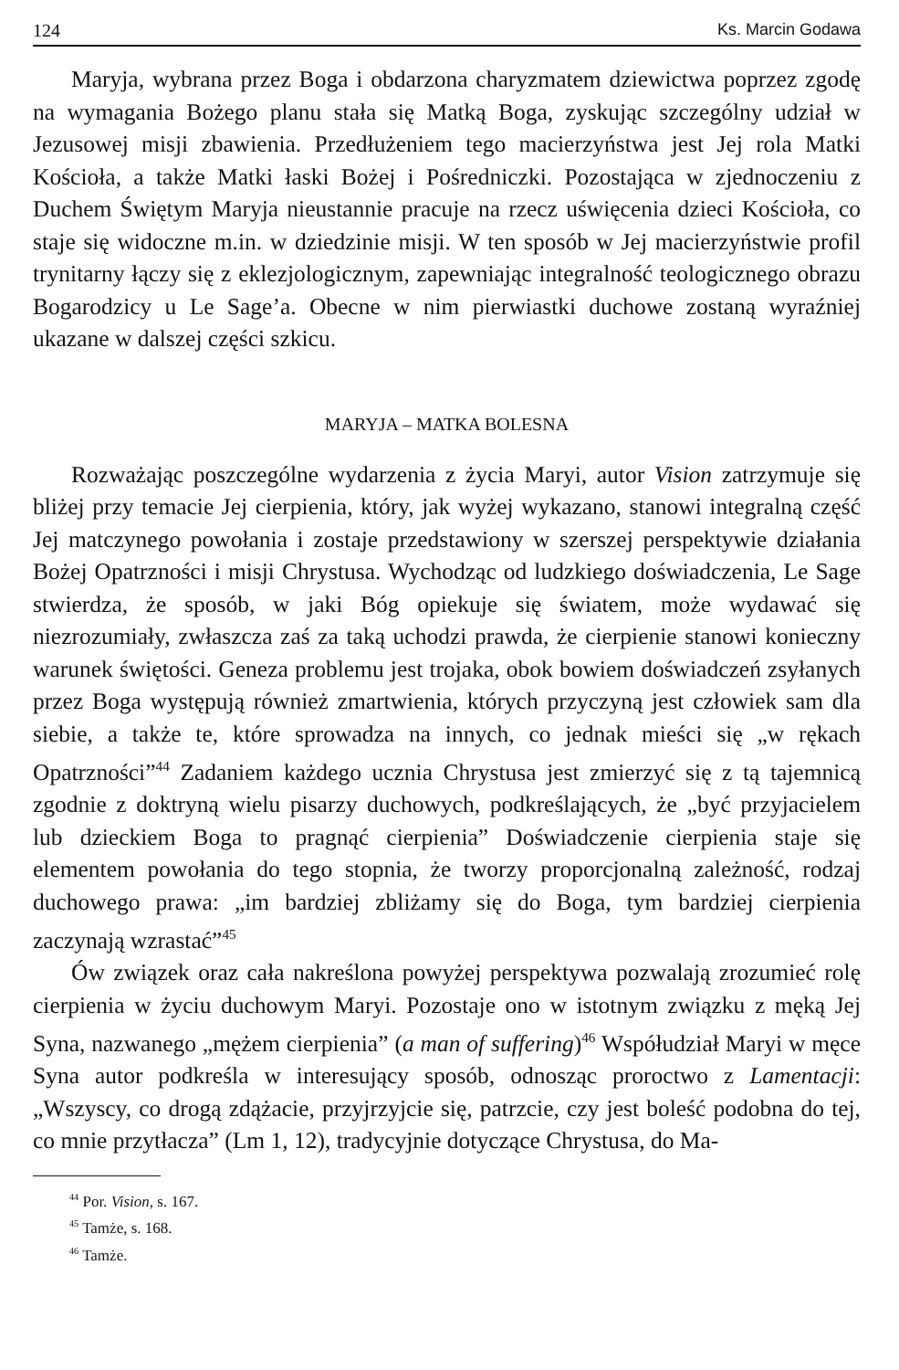124 Ks. Marcin Godawa
Maryja, wybrana przez Boga i obdarzona charyzmatem dziewictwa poprzez zgodę na wymagania Bożego planu stała się Matką Boga, zyskując szczególny udział w Jezusowej misji zbawienia. Przedłużeniem tego macierzyństwa jest Jej rola Matki Kościoła, a także Matki łaski Bożej i Pośredniczki. Pozostająca w zjednoczeniu z Duchem Świętym Maryja nieustannie pracuje na rzecz uświęcenia dzieci Kościoła, co staje się widoczne m.in. w dziedzinie misji. W ten sposób w Jej macierzyństwie profil trynitarny łączy się z eklezjologicznym, zapewniając integralność teologicznego obrazu Bogarodzicy u Le Sage’a. Obecne w nim pierwiastki duchowe zostaną wyraźniej ukazane w dalszej części szkicu.
MARYJA – MATKA BOLESNA
Rozważając poszczególne wydarzenia z życia Maryi, autor Vision zatrzymuje się bliżej przy temacie Jej cierpienia, który, jak wyżej wykazano, stanowi integralną część Jej matczynego powołania i zostaje przedstawiony w szerszej perspektywie działania Bożej Opatrzności i misji Chrystusa. Wychodząc od ludzkiego doświadczenia, Le Sage stwierdza, że sposób, w jaki Bóg opiekuje się światem, może wydawać się niezrozumiały, zwłaszcza zaś za taką uchodzi prawda, że cierpienie stanowi konieczny warunek świętości. Geneza problemu jest trojaka, obok bowiem doświadczeń zsyłanych przez Boga występują również zmartwienia, których przyczyną jest człowiek sam dla siebie, a także te, które sprowadza na innych, co jednak mieści się „w rękach Opatrzności”<sup>44</sup> Zadaniem każdego ucznia Chrystusa jest zmierzyć się z tą tajemnicą zgodnie z doktryną wielu pisarzy duchowych, podkreślających, że „być przyjacielem lub dzieckiem Boga to pragnąć cierpienia” Doświadczenie cierpienia staje się elementem powołania do tego stopnia, że tworzy proporcjonalną zależność, rodzaj duchowego prawa: „im bardziej zbliżamy się do Boga, tym bardziej cierpienia zaczynają wzrastać”<sup>45</sup>
Ów związek oraz cała nakreślona powyżej perspektywa pozwalają zrozumieć rolę cierpienia w życiu duchowym Maryi. Pozostaje ono w istotnym związku z męką Jej Syna, nazwanego „mężem cierpienia” (a man of suffering)<sup>46</sup> Współudział Maryi w męce Syna autor podkreśla w interesujący sposób, odnosząc proroctwo z Lamentacji: „Wszyscy, co drogą zdążacie, przyjrzyjcie się, patrzcie, czy jest boleść podobna do tej, co mnie przytłacza” (Lm 1, 12), tradycyjnie dotyczące Chrystusa, do Ma-
<sup>44</sup> Por. Vision, s. 167.
<sup>45</sup> Tamże, s. 168.
<sup>46</sup> Tamże.